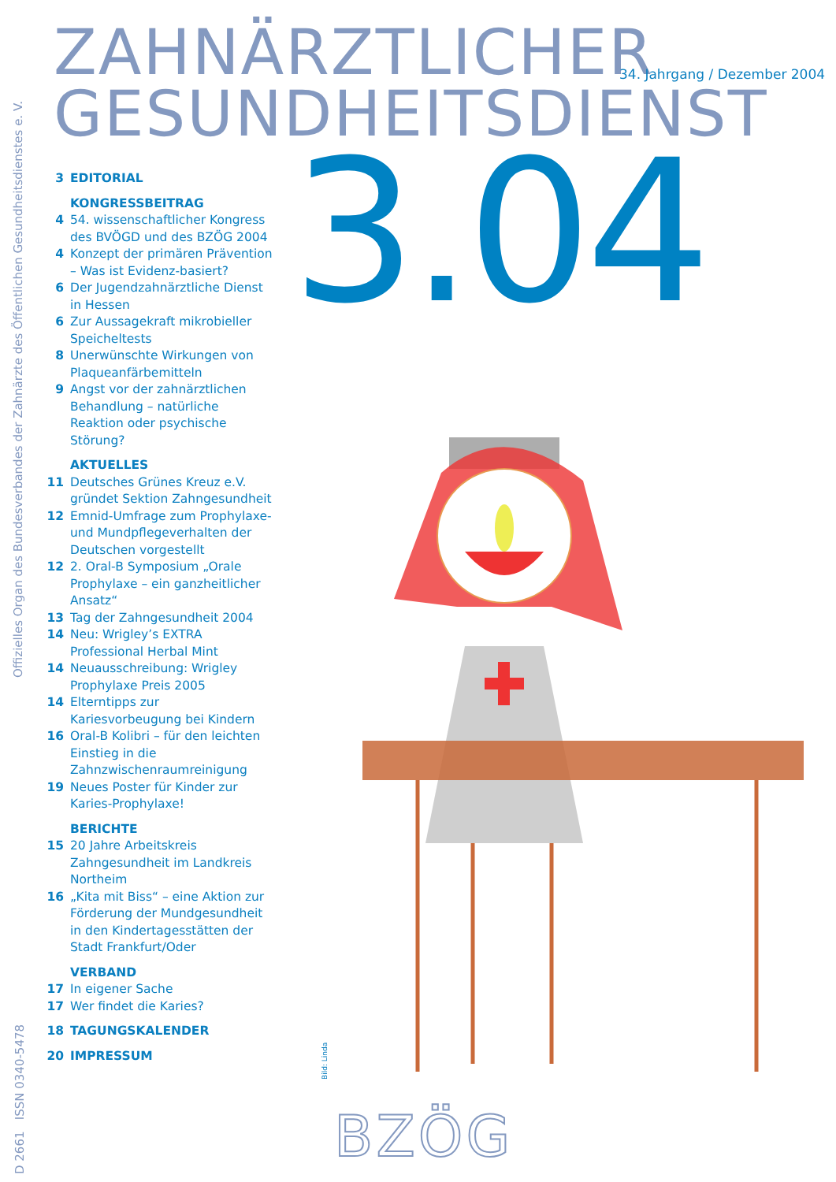ZAHNÄRZTLICHER
GESUNDHEITSDIENST
34. Jahrgang / Dezember 2004
3.04
Offizielles Organ des Bundesverbandes der Zahnärzte des Öffentlichen Gesundheitsdienstes e. V.
D 2661 ISSN 0340-5478
3 EDITORIAL
KONGRESSBEITRAG
4 54. wissenschaftlicher Kongress des BVÖGD und des BZÖG 2004
4 Konzept der primären Prävention – Was ist Evidenz-basiert?
6 Der Jugendzahnärztliche Dienst in Hessen
6 Zur Aussagekraft mikrobieller Speicheltests
8 Unerwünschte Wirkungen von Plaqueanfärbemitteln
9 Angst vor der zahnärztlichen Behandlung – natürliche Reaktion oder psychische Störung?
AKTUELLES
11 Deutsches Grünes Kreuz e.V. gründet Sektion Zahngesundheit
12 Emnid-Umfrage zum Prophylaxe- und Mundpflegeverhalten der Deutschen vorgestellt
12 2. Oral-B Symposium „Orale Prophylaxe – ein ganzheitlicher Ansatz“
13 Tag der Zahngesundheit 2004
14 Neu: Wrigley’s EXTRA Professional Herbal Mint
14 Neuausschreibung: Wrigley Prophylaxe Preis 2005
14 Elterntipps zur Kariesvorbeugung bei Kindern
16 Oral-B Kolibri – für den leichten Einstieg in die Zahnzwischenraumreinigung
19 Neues Poster für Kinder zur Karies-Prophylaxe!
BERICHTE
15 20 Jahre Arbeitskreis Zahngesundheit im Landkreis Northeim
16 „Kita mit Biss“ – eine Aktion zur Förderung der Mundgesundheit in den Kindertagesstätten der Stadt Frankfurt/Oder
VERBAND
17 In eigener Sache
17 Wer findet die Karies?
18 TAGUNGSKALENDER
20 IMPRESSUM
Bild: Linda
BZÖG